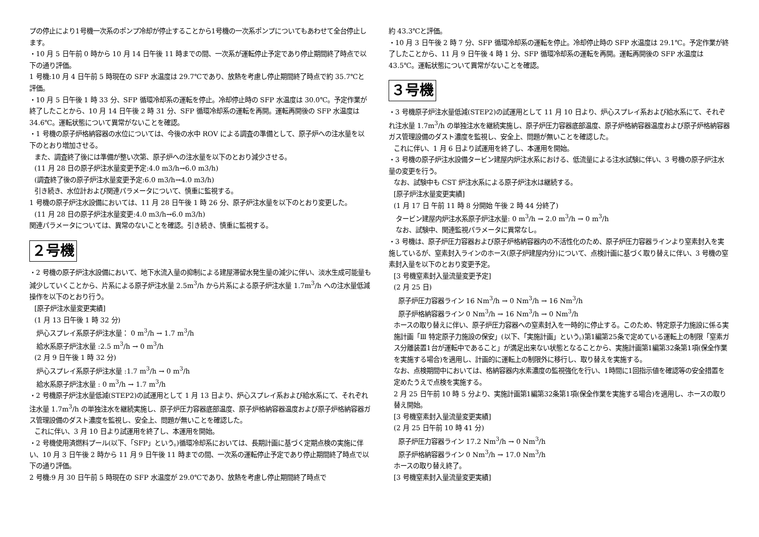プの停止により1号機一次系のポンプ冷却が停止することから1号機の一次系ポンプについてもあわせて全台停止します。
・10 月 5 日午前 0 時から 10 月 14 日午後 11 時までの間、一次系が運転停止予定であり停止期間終了時点で以下の通り評価。
1 号機:10 月 4 日午前 5 時現在の SFP 水温度は 29.7℃であり、放熱を考慮し停止期間終了時点で約 35.7℃と評価。
・10 月 5 日午後 1 時 33 分、SFP 循環冷却系の運転を停止。冷却停止時の SFP 水温度は 30.0℃。予定作業が終了したことから、10 月 14 日午後 2 時 31 分、SFP 循環冷却系の運転を再開。運転再開後の SFP 水温度は 34.6℃。運転状態について異常がないことを確認。
・1 号機の原子炉格納容器の水位については、今後の水中 ROV による調査の準備として、原子炉への注水量を以下のとおり増加させる。
また、調査終了後には準備が整い次第、原子炉への注水量を以下のとおり減少させる。
(11 月 28 日の原子炉注水量変更予定:4.0 m3/h→6.0 m3/h)
(調査終了後の原子炉注水量変更予定:6.0 m3/h→4.0 m3/h)
引き続き、水位計および関連パラメータについて、慎重に監視する。
1 号機の原子炉注水設備においては、11 月 28 日午後 1 時 26 分、原子炉注水量を以下のとおり変更した。
(11 月 28 日の原子炉注水量変更:4.0 m3/h→6.0 m3/h)
関連パラメータについては、異常のないことを確認。引き続き、慎重に監視する。
２号機
・2 号機の原子炉注水設備において、地下水流入量の抑制による建屋滞留水発生量の減少に伴い、淡水生成可能量も減少していくことから、片系による原子炉注水量 2.5m<sup>3</sup>/h から片系による原子炉注水量 1.7m<sup>3</sup>/h への注水量低減操作を以下のとおり行う。
[原子炉注水量変更実績]
(1 月 13 日午後 1 時 32 分)
炉心スプレイ系原子炉注水量： 0 m<sup>3</sup>/h → 1.7 m<sup>3</sup>/h
給水系原子炉注水量 :2.5 m<sup>3</sup>/h → 0 m<sup>3</sup>/h
(2 月 9 日午後 1 時 32 分)
炉心スプレイ系原子炉注水量 :1.7 m<sup>3</sup>/h → 0 m<sup>3</sup>/h
給水系原子炉注水量 : 0 m<sup>3</sup>/h → 1.7 m<sup>3</sup>/h
・2 号機原子炉注水量低減(STEP2)の試運用として 1 月 13 日より、炉心スプレイ系および給水系にて、それぞれ注水量 1.7m<sup>3</sup>/h の単独注水を継続実施し、原子炉圧力容器底部温度、原子炉格納容器温度および原子炉格納容器ガス管理設備のダスト濃度を監視し、安全上、問題が無いことを確認した。
これに伴い、3 月 10 日より試運用を終了し、本運用を開始。
・2 号機使用済燃料プール(以下、「SFP」という。)循環冷却系においては、長期計画に基づく定期点検の実施に伴い、10 月 3 日午後 2 時から 11 月 9 日午後 11 時までの間、一次系の運転停止予定であり停止期間終了時点で以下の通り評価。
2 号機:9 月 30 日午前 5 時現在の SFP 水温度が 29.0℃であり、放熱を考慮し停止期間終了時点で
約 43.3℃と評価。
・10 月 3 日午後 2 時 7 分、SFP 循環冷却系の運転を停止。冷却停止時の SFP 水温度は 29.1℃。予定作業が終了したことから、11 月 9 日午後 4 時 1 分、SFP 循環冷却系の運転を再開。運転再開後の SFP 水温度は 43.5℃。運転状態について異常がないことを確認。
３号機
・3 号機原子炉注水量低減(STEP2)の試運用として 11 月 10 日より、炉心スプレイ系および給水系にて、それぞれ注水量 1.7m<sup>3</sup>/h の単独注水を継続実施し、原子炉圧力容器底部温度、原子炉格納容器温度および原子炉格納容器ガス管理設備のダスト濃度を監視し、安全上、問題が無いことを確認した。
これに伴い、1 月 6 日より試運用を終了し、本運用を開始。
・3 号機の原子炉注水設備タービン建屋内炉注水系における、低流量による注水試験に伴い、3 号機の原子炉注水量の変更を行う。
なお、試験中も CST 炉注水系による原子炉注水は継続する。
[原子炉注水量変更実績]
(1 月 17 日 午前 11 時 8 分開始 午後 2 時 44 分終了)
タービン建屋内炉注水系原子炉注水量: 0 m<sup>3</sup>/h → 2.0 m<sup>3</sup>/h → 0 m<sup>3</sup>/h
なお、試験中、関連監視パラメータに異常なし。
・3 号機は、原子炉圧力容器および原子炉格納容器内の不活性化のため、原子炉圧力容器ラインより窒素封入を実施しているが、窒素封入ラインのホース(原子炉建屋内分)について、点検計画に基づく取り替えに伴い、3 号機の窒素封入量を以下のとおり変更予定。
[3 号機窒素封入量流量変更予定]
(2 月 25 日)
原子炉圧力容器ライン 16 Nm<sup>3</sup>/h → 0 Nm<sup>3</sup>/h → 16 Nm<sup>3</sup>/h
原子炉格納容器ライン 0 Nm<sup>3</sup>/h → 16 Nm<sup>3</sup>/h → 0 Nm<sup>3</sup>/h
ホースの取り替えに伴い、原子炉圧力容器への窒素封入を一時的に停止する。このため、特定原子力施設に係る実施計画「Ⅲ 特定原子力施設の保安」(以下、「実施計画」という。)第1編第25条で定めている運転上の制限「窒素ガス分離装置1台が運転中であること」が満足出来ない状態となることから、実施計画第1編第32条第1項(保全作業を実施する場合)を適用し、計画的に運転上の制限外に移行し、取り替えを実施する。
なお、点検期間中においては、格納容器内水素濃度の監視強化を行い、1時間に1回指示値を確認等の安全措置を定めたうえで点検を実施する。
2 月 25 日午前 10 時 5 分より、実施計画第1編第32条第1項(保全作業を実施する場合)を適用し、ホースの取り替え開始。
[3 号機窒素封入量流量変更実績]
(2 月 25 日午前 10 時 41 分)
原子炉圧力容器ライン 17.2 Nm<sup>3</sup>/h → 0 Nm<sup>3</sup>/h
原子炉格納容器ライン 0 Nm<sup>3</sup>/h → 17.0 Nm<sup>3</sup>/h
ホースの取り替え終了。
[3 号機窒素封入量流量変更実績]